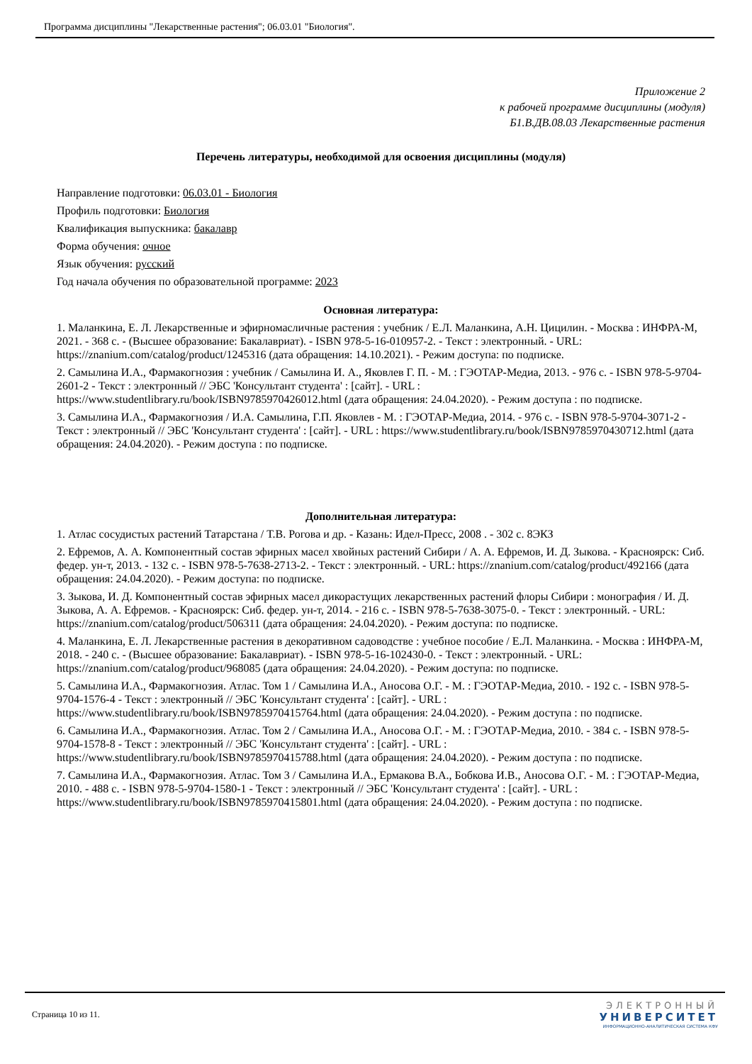Программа дисциплины "Лекарственные растения"; 06.03.01 "Биология".
Приложение 2
к рабочей программе дисциплины (модуля)
Б1.В.ДВ.08.03 Лекарственные растения
Перечень литературы, необходимой для освоения дисциплины (модуля)
Направление подготовки: 06.03.01 - Биология
Профиль подготовки: Биология
Квалификация выпускника: бакалавр
Форма обучения: очное
Язык обучения: русский
Год начала обучения по образовательной программе: 2023
Основная литература:
1. Маланкина, Е. Л. Лекарственные и эфирномасличные растения : учебник / Е.Л. Маланкина, А.Н. Цицилин. - Москва : ИНФРА-М, 2021. - 368 с. - (Высшее образование: Бакалавриат). - ISBN 978-5-16-010957-2. - Текст : электронный. - URL: https://znanium.com/catalog/product/1245316 (дата обращения: 14.10.2021). - Режим доступа: по подписке.
2. Самылина И.А., Фармакогнозия : учебник / Самылина И. А., Яковлев Г. П. - М. : ГЭОТАР-Медиа, 2013. - 976 с. - ISBN 978-5-9704-2601-2 - Текст : электронный // ЭБС 'Консультант студента' : [сайт]. - URL : https://www.studentlibrary.ru/book/ISBN9785970426012.html (дата обращения: 24.04.2020). - Режим доступа : по подписке.
3. Самылина И.А., Фармакогнозия / И.А. Самылина, Г.П. Яковлев - М. : ГЭОТАР-Медиа, 2014. - 976 с. - ISBN 978-5-9704-3071-2 - Текст : электронный // ЭБС 'Консультант студента' : [сайт]. - URL : https://www.studentlibrary.ru/book/ISBN9785970430712.html (дата обращения: 24.04.2020). - Режим доступа : по подписке.
Дополнительная литература:
1. Атлас сосудистых растений Татарстана / Т.В. Рогова и др. - Казань: Идел-Пресс, 2008 . - 302 с. 8ЭКЗ
2. Ефремов, А. А. Компонентный состав эфирных масел хвойных растений Сибири / А. А. Ефремов, И. Д. Зыкова. - Красноярск: Сиб. федер. ун-т, 2013. - 132 с. - ISBN 978-5-7638-2713-2. - Текст : электронный. - URL: https://znanium.com/catalog/product/492166 (дата обращения: 24.04.2020). - Режим доступа: по подписке.
3. Зыкова, И. Д. Компонентный состав эфирных масел дикорастущих лекарственных растений флоры Сибири : монография / И. Д. Зыкова, А. А. Ефремов. - Красноярск: Сиб. федер. ун-т, 2014. - 216 с. - ISBN 978-5-7638-3075-0. - Текст : электронный. - URL: https://znanium.com/catalog/product/506311 (дата обращения: 24.04.2020). - Режим доступа: по подписке.
4. Маланкина, Е. Л. Лекарственные растения в декоративном садоводстве : учебное пособие / Е.Л. Маланкина. - Москва : ИНФРА-М, 2018. - 240 с. - (Высшее образование: Бакалавриат). - ISBN 978-5-16-102430-0. - Текст : электронный. - URL: https://znanium.com/catalog/product/968085 (дата обращения: 24.04.2020). - Режим доступа: по подписке.
5. Самылина И.А., Фармакогнозия. Атлас. Том 1 / Самылина И.А., Аносова О.Г. - М. : ГЭОТАР-Медиа, 2010. - 192 с. - ISBN 978-5-9704-1576-4 - Текст : электронный // ЭБС 'Консультант студента' : [сайт]. - URL : https://www.studentlibrary.ru/book/ISBN9785970415764.html (дата обращения: 24.04.2020). - Режим доступа : по подписке.
6. Самылина И.А., Фармакогнозия. Атлас. Том 2 / Самылина И.А., Аносова О.Г. - М. : ГЭОТАР-Медиа, 2010. - 384 с. - ISBN 978-5-9704-1578-8 - Текст : электронный // ЭБС 'Консультант студента' : [сайт]. - URL : https://www.studentlibrary.ru/book/ISBN9785970415788.html (дата обращения: 24.04.2020). - Режим доступа : по подписке.
7. Самылина И.А., Фармакогнозия. Атлас. Том 3 / Самылина И.А., Ермакова В.А., Бобкова И.В., Аносова О.Г. - М. : ГЭОТАР-Медиа, 2010. - 488 с. - ISBN 978-5-9704-1580-1 - Текст : электронный // ЭБС 'Консультант студента' : [сайт]. - URL : https://www.studentlibrary.ru/book/ISBN9785970415801.html (дата обращения: 24.04.2020). - Режим доступа : по подписке.
Страница 10 из 11.
ЭЛЕКТРОННЫЙ
УНИВЕРСИТЕТ
ИНФОРМАЦИОННО-АНАЛИТИЧЕСКАЯ СИСТЕМА КФУ